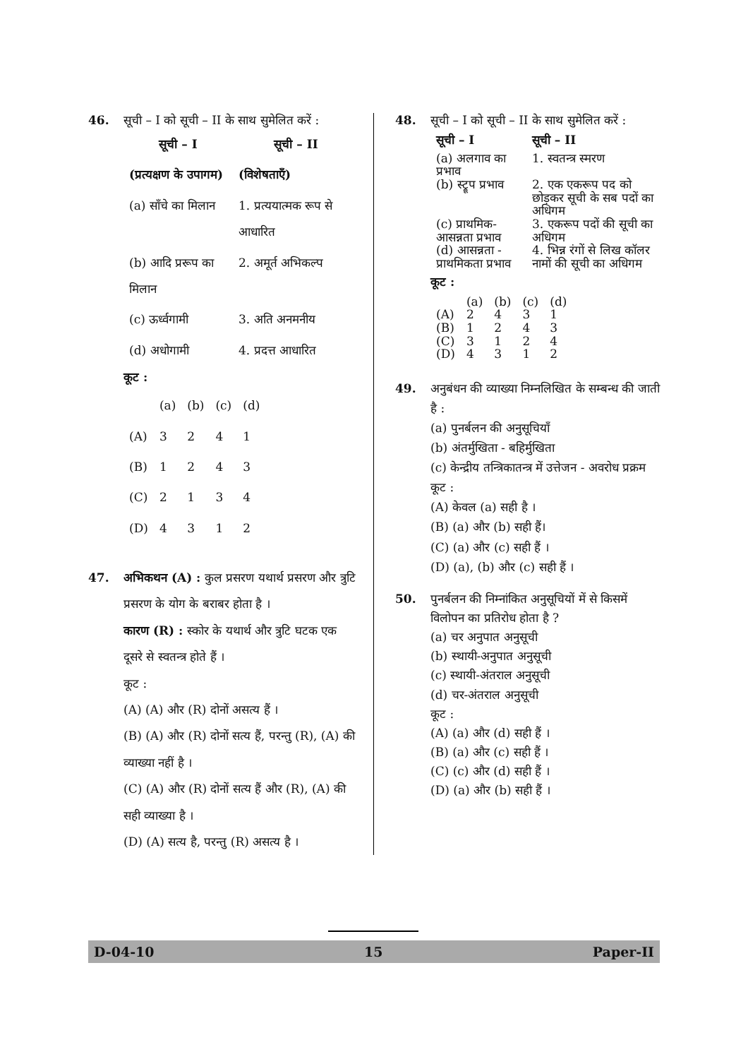46. सूची – I को सूची – II के साथ सुमेलित करें :
| सूची – I | सूची – II |
| --- | --- |
| (प्रत्यक्षण के उपागम) | (विशेषताएँ) |
| (a) साँचे का मिलान | 1. प्रत्ययात्मक रूप से आधारित |
| (b) आदि प्ररूप का मिलान | 2. अमूर्त अभिकल्प |
| (c) ऊर्ध्वगामी | 3. अति अनमनीय |
| (d) अधोगामी | 4. प्रदत्त आधारित |
कूट :
| | (a) | (b) | (c) | (d) |
| (A) | 3 | 2 | 4 | 1 |
| (B) | 1 | 2 | 4 | 3 |
| (C) | 2 | 1 | 3 | 4 |
| (D) | 4 | 3 | 1 | 2 |
47. अभिकथन (A) : कुल प्रसरण यथार्थ प्रसरण और त्रुटि प्रसरण के योग के बराबर होता है ।
कारण (R) : स्कोर के यथार्थ और त्रुटि घटक एक दूसरे से स्वतन्त्र होते हैं ।
कूट :
(A) (A) और (R) दोनों असत्य हैं ।
(B) (A) और (R) दोनों सत्य हैं, परन्तु (R), (A) की व्याख्या नहीं है ।
(C) (A) और (R) दोनों सत्य हैं और (R), (A) की सही व्याख्या है ।
(D) (A) सत्य है, परन्तु (R) असत्य है ।
48. सूची – I को सूची – II के साथ सुमेलित करें :
| सूची – I | सूची – II |
| --- | --- |
| (a) अलगाव का प्रभाव | 1. स्वतन्त्र स्मरण |
| (b) स्ट्रूप प्रभाव | 2. एक एकरूप पद को छोड़कर सूची के सब पदों का अधिगम |
| (c) प्राथमिक-आसन्नता प्रभाव | 3. एकरूप पदों की सूची का अधिगम |
| (d) आसन्नता - प्राथमिकता प्रभाव | 4. भिन्न रंगों से लिख कॉलर नामों की सूची का अधिगम |
कूट :
| | (a) | (b) | (c) | (d) |
| (A) | 2 | 4 | 3 | 1 |
| (B) | 1 | 2 | 4 | 3 |
| (C) | 3 | 1 | 2 | 4 |
| (D) | 4 | 3 | 1 | 2 |
49. अनुबंधन की व्याख्या निम्नलिखित के सम्बन्ध की जाती है :
(a) पुनर्बलन की अनुसूचियाँ
(b) अंतर्मुखिता - बहिर्मुखिता
(c) केन्द्रीय तन्त्रिकातन्त्र में उत्तेजन - अवरोध प्रक्रम
कूट :
(A) केवल (a) सही है ।
(B) (a) और (b) सही हैं।
(C) (a) और (c) सही हैं ।
(D) (a), (b) और (c) सही हैं ।
50. पुनर्बलन की निम्नांकित अनुसूचियों में से किसमें विलोपन का प्रतिरोध होता है ?
(a) चर अनुपात अनुसूची
(b) स्थायी-अनुपात अनुसूची
(c) स्थायी-अंतराल अनुसूची
(d) चर-अंतराल अनुसूची
कूट :
(A) (a) और (d) सही हैं ।
(B) (a) और (c) सही हैं ।
(C) (c) और (d) सही हैं ।
(D) (a) और (b) सही हैं ।
D-04-10 15 Paper-II